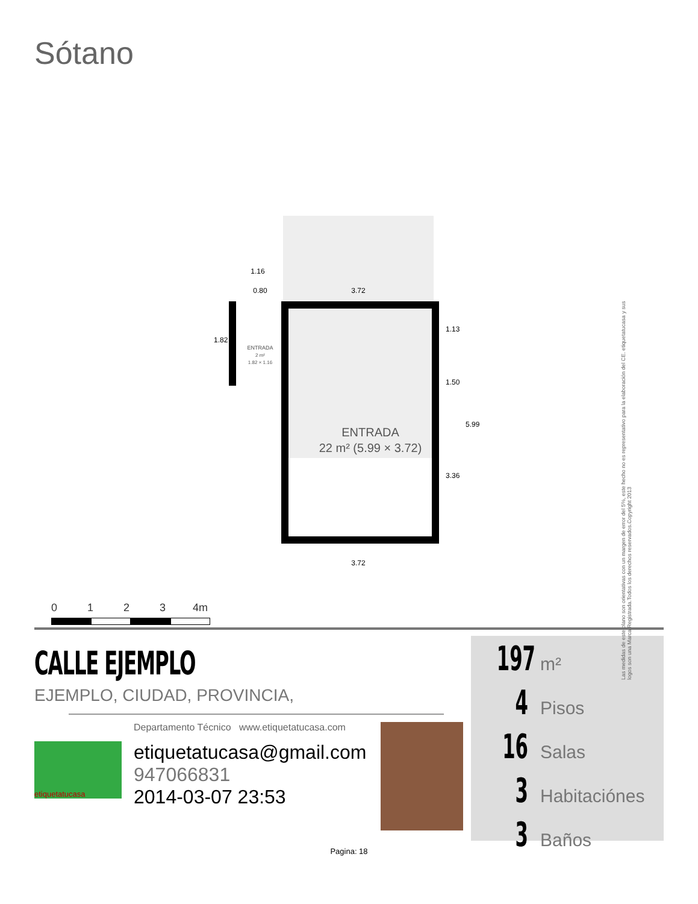Sótano
ENTRADA
22 m² (5.99 × 3.72)
ENTRADA
2 m²
1.82 × 1.16
1.16
0.80
3.72
3.72
1.82
1.13
1.50
3.36
5.99
Las medidas de este plano son orientativas con un margen de error del 5%, este hecho no es representativo para la elaboración del CE. etiquetatucasa y sus logos son una Marca Registrada.Todos los derechos reservados.Copyright 2013
0 1 2 3 4m
CALLE EJEMPLO
EJEMPLO, CIUDAD, PROVINCIA,
etiquetatucasa
Departamento Técnico www.etiquetatucasa.com
etiquetatucasa@gmail.com
947066831
2014-03-07 23:53
197 m²
4 Pisos
16 Salas
3 Habitaciónes
3 Baños
Pagina: 18